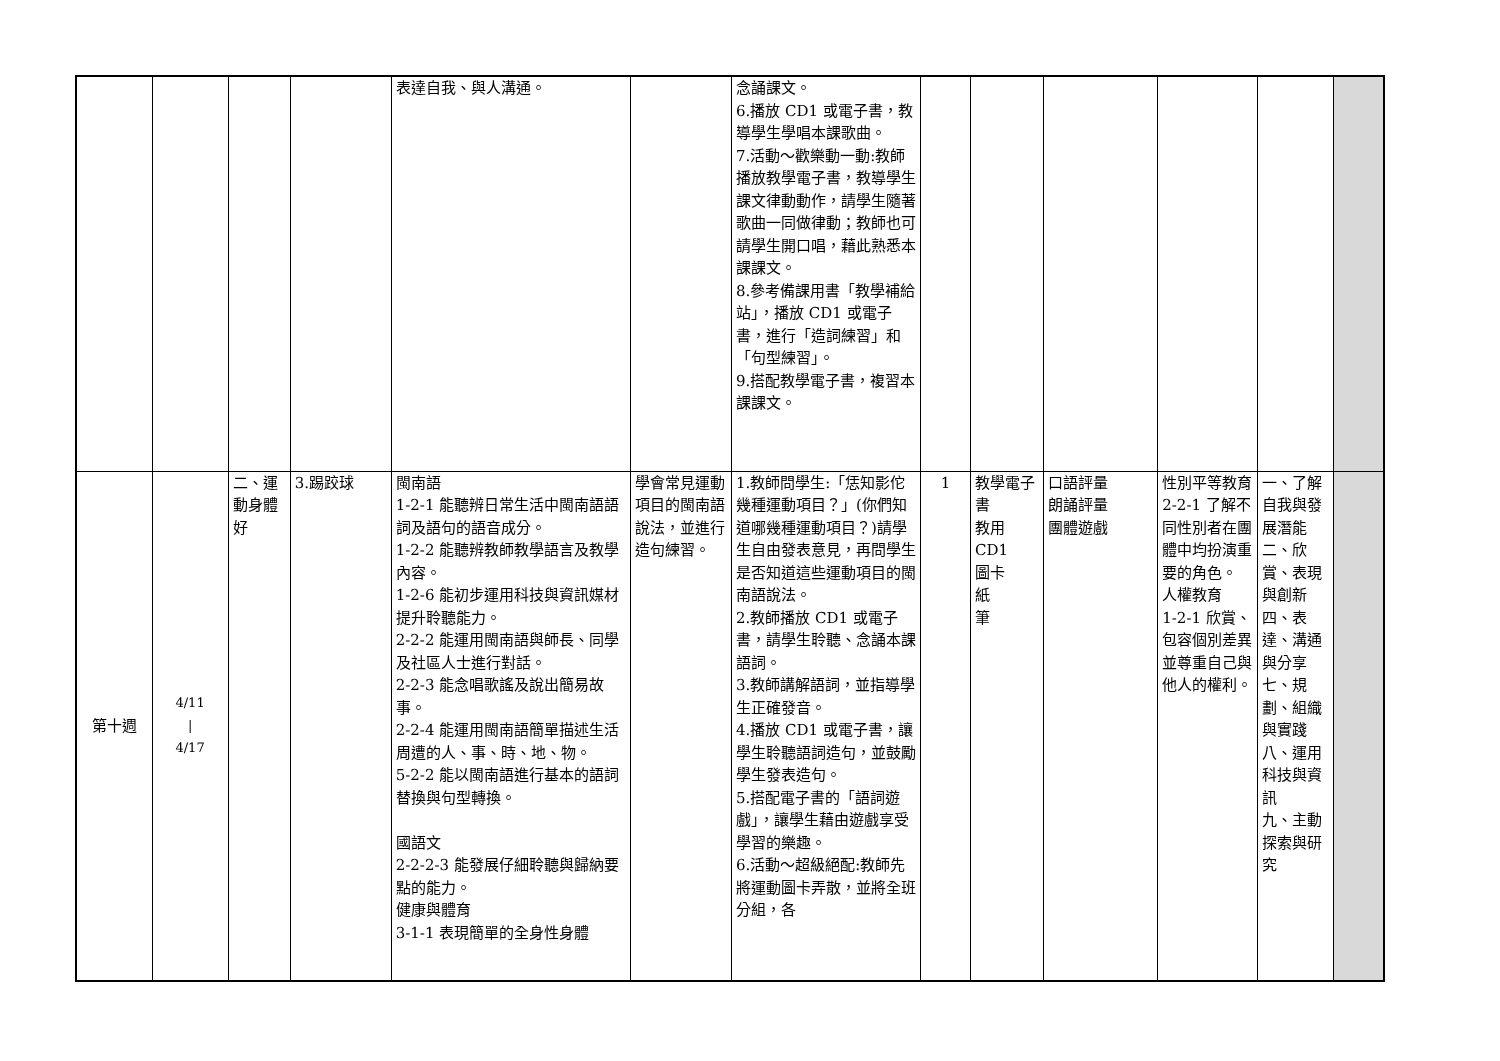| | | | | 表達自我、與人溝通。 | | 念誦課文。 6.播放 CD1 或電子書，教導學生學唱本課歌曲。 7.活動～歡樂動一動:教師播放教學電子書，教導學生課文律動動作，請學生隨著歌曲一同做律動；教師也可請學生開口唱，藉此熟悉本課課文。 8.參考備課用書「教學補給站」，播放 CD1 或電子書，進行「造詞練習」和「句型練習」。 9.搭配教學電子書，複習本課課文。 | | | | | | |
| 第十週 | 4/11 / 4/17 | 二、運動身體好 | 3.踢跤球 | 閩南語 1-2-1 能聽辨日常生活中閩南語語詞及語句的語音成分。 1-2-2 能聽辨教師教學語言及教學內容。 1-2-6 能初步運用科技與資訊媒材提升聆聽能力。 2-2-2 能運用閩南語與師長、同學及社區人士進行對話。 2-2-3 能念唱歌謠及說出簡易故事。 2-2-4 能運用閩南語簡單描述生活周遭的人、事、時、地、物。 5-2-2 能以閩南語進行基本的語詞替換與句型轉換。 國語文 2-2-2-3 能發展仔細聆聽與歸納要點的能力。 健康與體育 3-1-1 表現簡單的全身性身體 | 學會常見運動項目的閩南語說法，並進行造句練習。 | 1.教師問學生:「恁知影佗幾種運動項目？」(你們知道哪幾種運動項目？)請學生自由發表意見，再問學生是否知道這些運動項目的閩南語說法。 2.教師播放 CD1 或電子書，請學生聆聽、念誦本課語詞。 3.教師講解語詞，並指導學生正確發音。 4.播放 CD1 或電子書，讓學生聆聽語詞造句，並鼓勵學生發表造句。 5.搭配電子書的「語詞遊戲」，讓學生藉由遊戲享受學習的樂趣。 6.活動～超級絕配:教師先將運動圖卡弄散，並將全班分組，各 | 1 | 教學電子書 教用 CD1 圖卡 紙 筆 | 口語評量 朗誦評量 團體遊戲 | 性別平等教育 2-2-1 了解不同性別者在團體中均扮演重要的角色。 人權教育 1-2-1 欣賞、包容個別差異並尊重自己與他人的權利。 | 一、了解自我與發展潛能 二、欣賞、表現與創新 四、表達、溝通與分享 七、規劃、組織與實踐 八、運用科技與資訊 九、主動探索與研究 | |